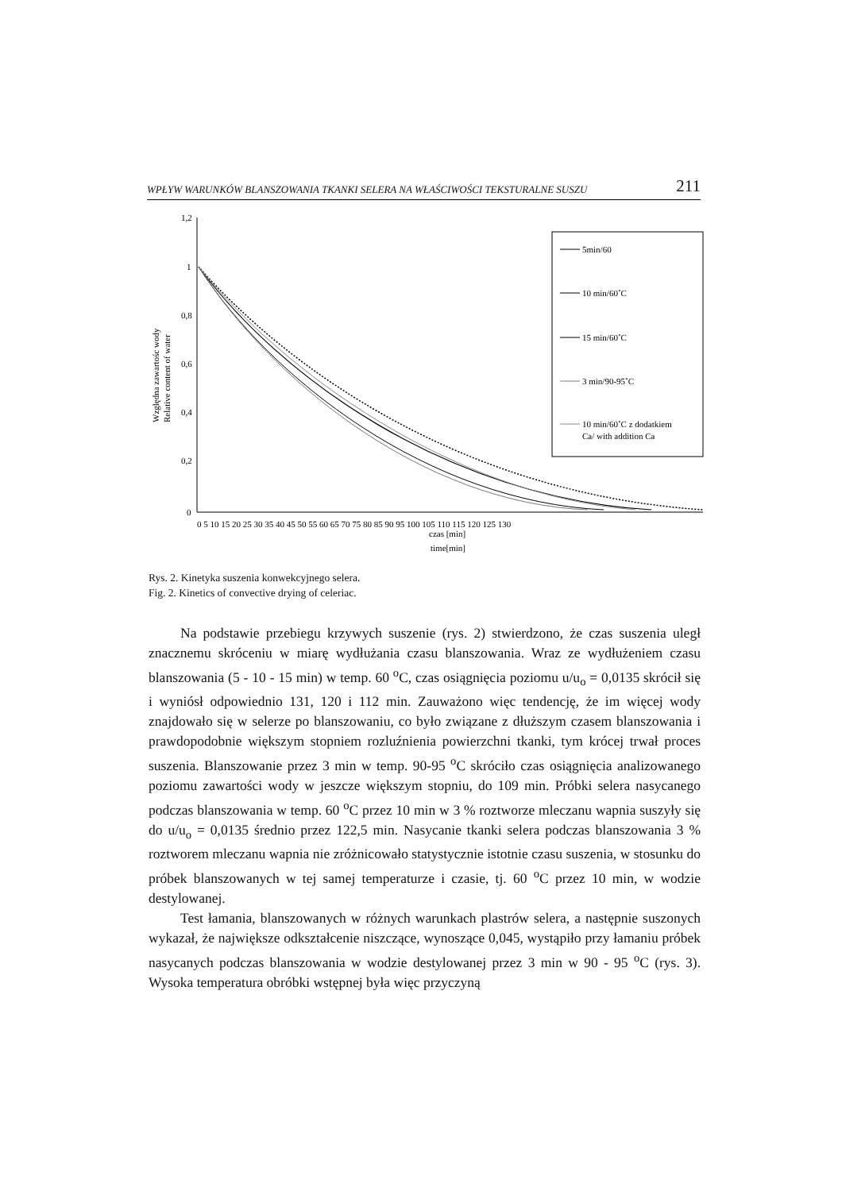WPŁYW WARUNKÓW BLANSZOWANIA TKANKI SELERA NA WŁAŚCIWOŚCI TEKSTURALNE SUSZU 211
1,2
1
0,8
0,6
0,4
0,2
0
Względna zawartośc wody
Relative content of water
0 5 10 15 20 25 30 35 40 45 50 55 60 65 70 75 80 85 90 95 100 105 110 115 120 125 130
czas [min]
time[min]
5min/60
10 min/60˚C
15 min/60˚C
3 min/90-95˚C
10 min/60˚C z dodatkiem
Ca/ with addition Ca
Rys. 2. Kinetyka suszenia konwekcyjnego selera.
Fig. 2. Kinetics of convective drying of celeriac.
Na podstawie przebiegu krzywych suszenie (rys. 2) stwierdzono, że czas suszenia uległ znacznemu skróceniu w miarę wydłużania czasu blanszowania. Wraz ze wydłużeniem czasu blanszowania (5 - 10 - 15 min) w temp. 60 <sup>o</sup>C, czas osiągnięcia poziomu u/u<sub>o</sub> = 0,0135 skrócił się i wyniósł odpowiednio 131, 120 i 112 min. Zauważono więc tendencję, że im więcej wody znajdowało się w selerze po blanszowaniu, co było związane z dłuższym czasem blanszowania i prawdopodobnie większym stopniem rozluźnienia powierzchni tkanki, tym krócej trwał proces suszenia. Blanszowanie przez 3 min w temp. 90-95 <sup>o</sup>C skróciło czas osiągnięcia analizowanego poziomu zawartości wody w jeszcze większym stopniu, do 109 min. Próbki selera nasycanego podczas blanszowania w temp. 60 <sup>o</sup>C przez 10 min w 3 % roztworze mleczanu wapnia suszyły się do u/u<sub>o</sub> = 0,0135 średnio przez 122,5 min. Nasycanie tkanki selera podczas blanszowania 3 % roztworem mleczanu wapnia nie zróżnicowało statystycznie istotnie czasu suszenia, w stosunku do próbek blanszowanych w tej samej temperaturze i czasie, tj. 60 <sup>o</sup>C przez 10 min, w wodzie destylowanej.
Test łamania, blanszowanych w różnych warunkach plastrów selera, a następnie suszonych wykazał, że największe odkształcenie niszczące, wynoszące 0,045, wystąpiło przy łamaniu próbek nasycanych podczas blanszowania w wodzie destylowanej przez 3 min w 90 - 95 <sup>o</sup>C (rys. 3). Wysoka temperatura obróbki wstępnej była więc przyczyną